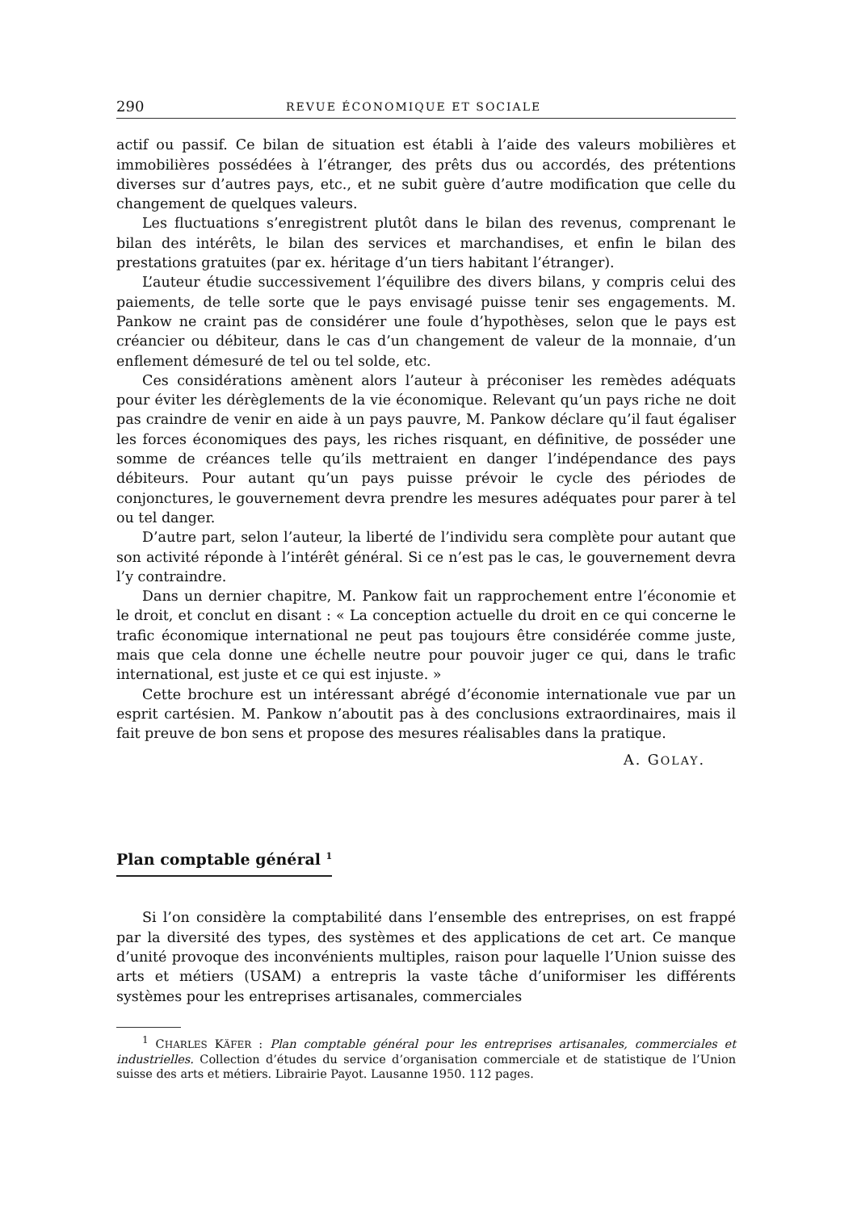290 REVUE ÉCONOMIQUE ET SOCIALE
actif ou passif. Ce bilan de situation est établi à l’aide des valeurs mobilières et immobilières possédées à l’étranger, des prêts dus ou accordés, des prétentions diverses sur d’autres pays, etc., et ne subit guère d’autre modification que celle du changement de quelques valeurs.
Les fluctuations s’enregistrent plutôt dans le bilan des revenus, comprenant le bilan des intérêts, le bilan des services et marchandises, et enfin le bilan des prestations gratuites (par ex. héritage d’un tiers habitant l’étranger).
L’auteur étudie successivement l’équilibre des divers bilans, y compris celui des paiements, de telle sorte que le pays envisagé puisse tenir ses engagements. M. Pankow ne craint pas de considérer une foule d’hypothèses, selon que le pays est créancier ou débiteur, dans le cas d’un changement de valeur de la monnaie, d’un enflement démesuré de tel ou tel solde, etc.
Ces considérations amènent alors l’auteur à préconiser les remèdes adéquats pour éviter les dérèglements de la vie économique. Relevant qu’un pays riche ne doit pas craindre de venir en aide à un pays pauvre, M. Pankow déclare qu’il faut égaliser les forces économiques des pays, les riches risquant, en définitive, de posséder une somme de créances telle qu’ils mettraient en danger l’indépendance des pays débiteurs. Pour autant qu’un pays puisse prévoir le cycle des périodes de conjonctures, le gouvernement devra prendre les mesures adéquates pour parer à tel ou tel danger.
D’autre part, selon l’auteur, la liberté de l’individu sera complète pour autant que son activité réponde à l’intérêt général. Si ce n’est pas le cas, le gouvernement devra l’y contraindre.
Dans un dernier chapitre, M. Pankow fait un rapprochement entre l’économie et le droit, et conclut en disant : « La conception actuelle du droit en ce qui concerne le trafic économique international ne peut pas toujours être considérée comme juste, mais que cela donne une échelle neutre pour pouvoir juger ce qui, dans le trafic international, est juste et ce qui est injuste. »
Cette brochure est un intéressant abrégé d’économie internationale vue par un esprit cartésien. M. Pankow n’aboutit pas à des conclusions extraordinaires, mais il fait preuve de bon sens et propose des mesures réalisables dans la pratique.
A. GOLAY.
Plan comptable général <sup>1</sup>
Si l’on considère la comptabilité dans l’ensemble des entreprises, on est frappé par la diversité des types, des systèmes et des applications de cet art. Ce manque d’unité provoque des inconvénients multiples, raison pour laquelle l’Union suisse des arts et métiers (USAM) a entrepris la vaste tâche d’uniformiser les différents systèmes pour les entreprises artisanales, commerciales
<sup>1</sup> CHARLES KÄFER : Plan comptable général pour les entreprises artisanales, commerciales et industrielles. Collection d’études du service d’organisation commerciale et de statistique de l’Union suisse des arts et métiers. Librairie Payot. Lausanne 1950. 112 pages.